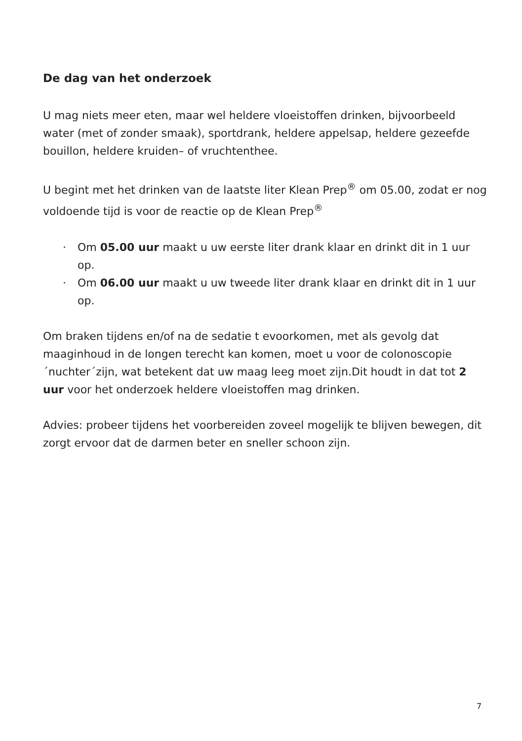De dag van het onderzoek
U mag niets meer eten, maar wel heldere vloeistoffen drinken, bijvoorbeeld water (met of zonder smaak), sportdrank, heldere appelsap, heldere gezeefde bouillon, heldere kruiden– of vruchtenthee.
U begint met het drinken van de laatste liter Klean Prep<sup>®</sup> om 05.00, zodat er nog voldoende tijd is voor de reactie op de Klean Prep<sup>®</sup>
· Om 05.00 uur maakt u uw eerste liter drank klaar en drinkt dit in 1 uur op.
· Om 06.00 uur maakt u uw tweede liter drank klaar en drinkt dit in 1 uur op.
Om braken tijdens en/of na de sedatie t evoorkomen, met als gevolg dat maaginhoud in de longen terecht kan komen, moet u voor de colonoscopie ´nuchter´zijn, wat betekent dat uw maag leeg moet zijn.Dit houdt in dat tot 2 uur voor het onderzoek heldere vloeistoffen mag drinken.
Advies: probeer tijdens het voorbereiden zoveel mogelijk te blijven bewegen, dit zorgt ervoor dat de darmen beter en sneller schoon zijn.
7